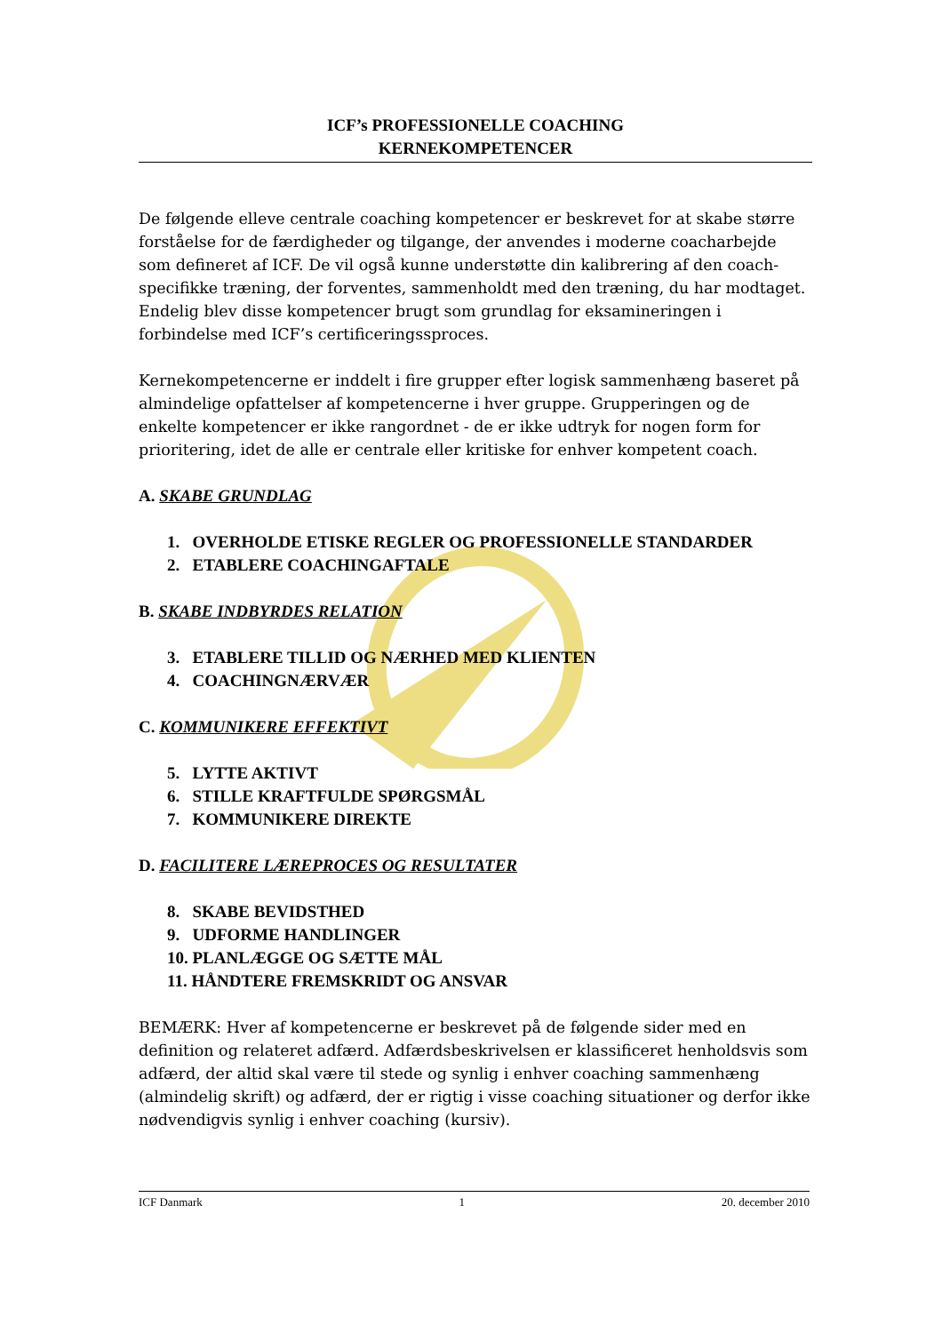ICF’s PROFESSIONELLE COACHING
KERNEKOMPETENCER
De følgende elleve centrale coaching kompetencer er beskrevet for at skabe større forståelse for de færdigheder og tilgange, der anvendes i moderne coacharbejde som defineret af ICF. De vil også kunne understøtte din kalibrering af den coach-specifikke træning, der forventes, sammenholdt med den træning, du har modtaget. Endelig blev disse kompetencer brugt som grundlag for eksamineringen i forbindelse med ICF’s certificeringssproces.
Kernekompetencerne er inddelt i fire grupper efter logisk sammenhæng baseret på almindelige opfattelser af kompetencerne i hver gruppe. Grupperingen og de enkelte kompetencer er ikke rangordnet - de er ikke udtryk for nogen form for prioritering, idet de alle er centrale eller kritiske for enhver kompetent coach.
A. SKABE GRUNDLAG
1. OVERHOLDE ETISKE REGLER OG PROFESSIONELLE STANDARDER
2. ETABLERE COACHINGAFTALE
B. SKABE INDBYRDES RELATION
3. ETABLERE TILLID OG NÆRHED MED KLIENTEN
4. COACHINGNÆRVÆR
C. KOMMUNIKERE EFFEKTIVT
5. LYTTE AKTIVT
6. STILLE KRAFTFULDE SPØRGSMÅL
7. KOMMUNIKERE DIREKTE
D. FACILITERE LÆREPROCES OG RESULTATER
8. SKABE BEVIDSTHED
9. UDFORME HANDLINGER
10. PLANLÆGGE OG SÆTTE MÅL
11. HÅNDTERE FREMSKRIDT OG ANSVAR
BEMÆRK: Hver af kompetencerne er beskrevet på de følgende sider med en definition og relateret adfærd. Adfærdsbeskrivelsen er klassificeret henholdsvis som adfærd, der altid skal være til stede og synlig i enhver coaching sammenhæng (almindelig skrift) og adfærd, der er rigtig i visse coaching situationer og derfor ikke nødvendigvis synlig i enhver coaching (kursiv).
ICF Danmark 1 20. december 2010